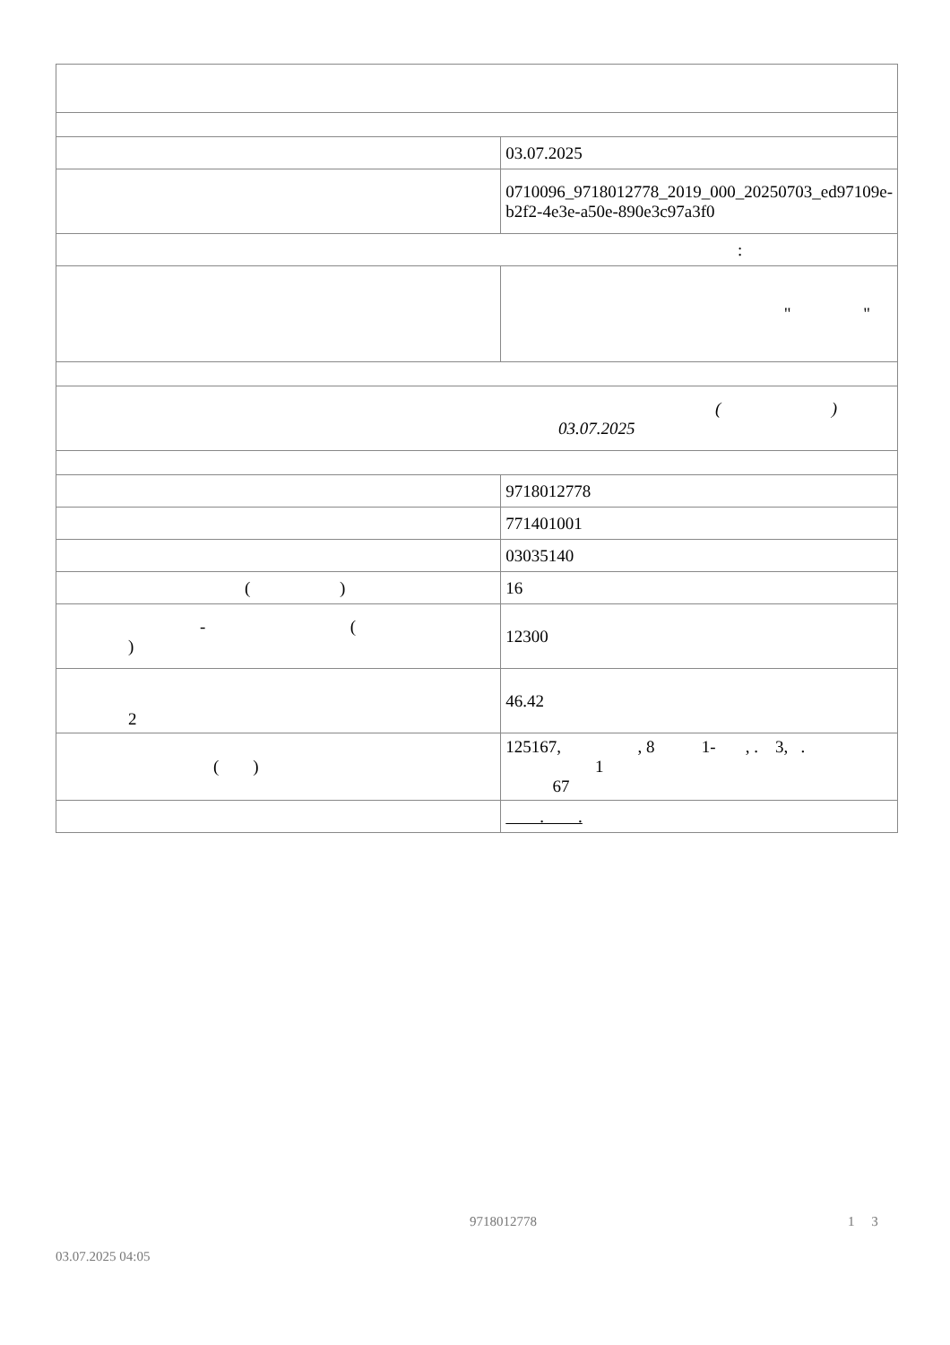| | 03.07.2025 |
| | 0710096_9718012778_2019_000_20250703_ed97109e-b2f2-4e3e-a50e-890e3c97a3f0 |
| : | |
| | " " |
| ( ) 03.07.2025 | |
| | 9718012778 |
| | 771401001 |
| | 03035140 |
| ( ) | 16 |
| - ( ) | 12300 |
| 2 | 46.42 |
| ( ) | 125167, , 8 1- , . 3, . 1 67 |
| | . . |
9718012778 1 3
03.07.2025 04:05